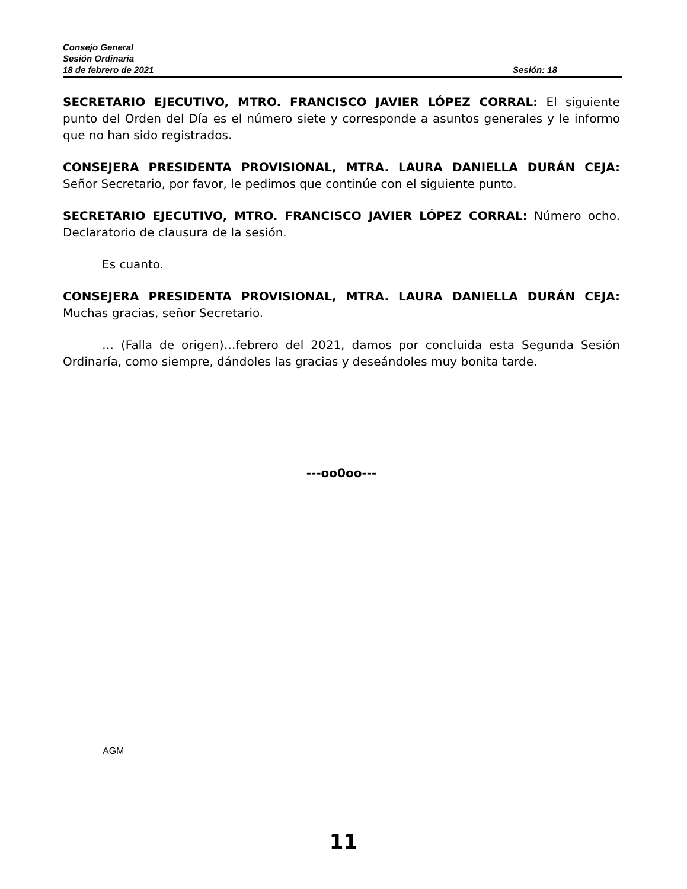Consejo General
Sesión Ordinaria
18 de febrero de 2021 Sesión: 18
SECRETARIO EJECUTIVO, MTRO. FRANCISCO JAVIER LÓPEZ CORRAL: El siguiente punto del Orden del Día es el número siete y corresponde a asuntos generales y le informo que no han sido registrados.
CONSEJERA PRESIDENTA PROVISIONAL, MTRA. LAURA DANIELLA DURÁN CEJA: Señor Secretario, por favor, le pedimos que continúe con el siguiente punto.
SECRETARIO EJECUTIVO, MTRO. FRANCISCO JAVIER LÓPEZ CORRAL: Número ocho. Declaratorio de clausura de la sesión.
Es cuanto.
CONSEJERA PRESIDENTA PROVISIONAL, MTRA. LAURA DANIELLA DURÁN CEJA: Muchas gracias, señor Secretario.
… (Falla de origen)…febrero del 2021, damos por concluida esta Segunda Sesión Ordinaría, como siempre, dándoles las gracias y deseándoles muy bonita tarde.
---oo0oo---
AGM
11